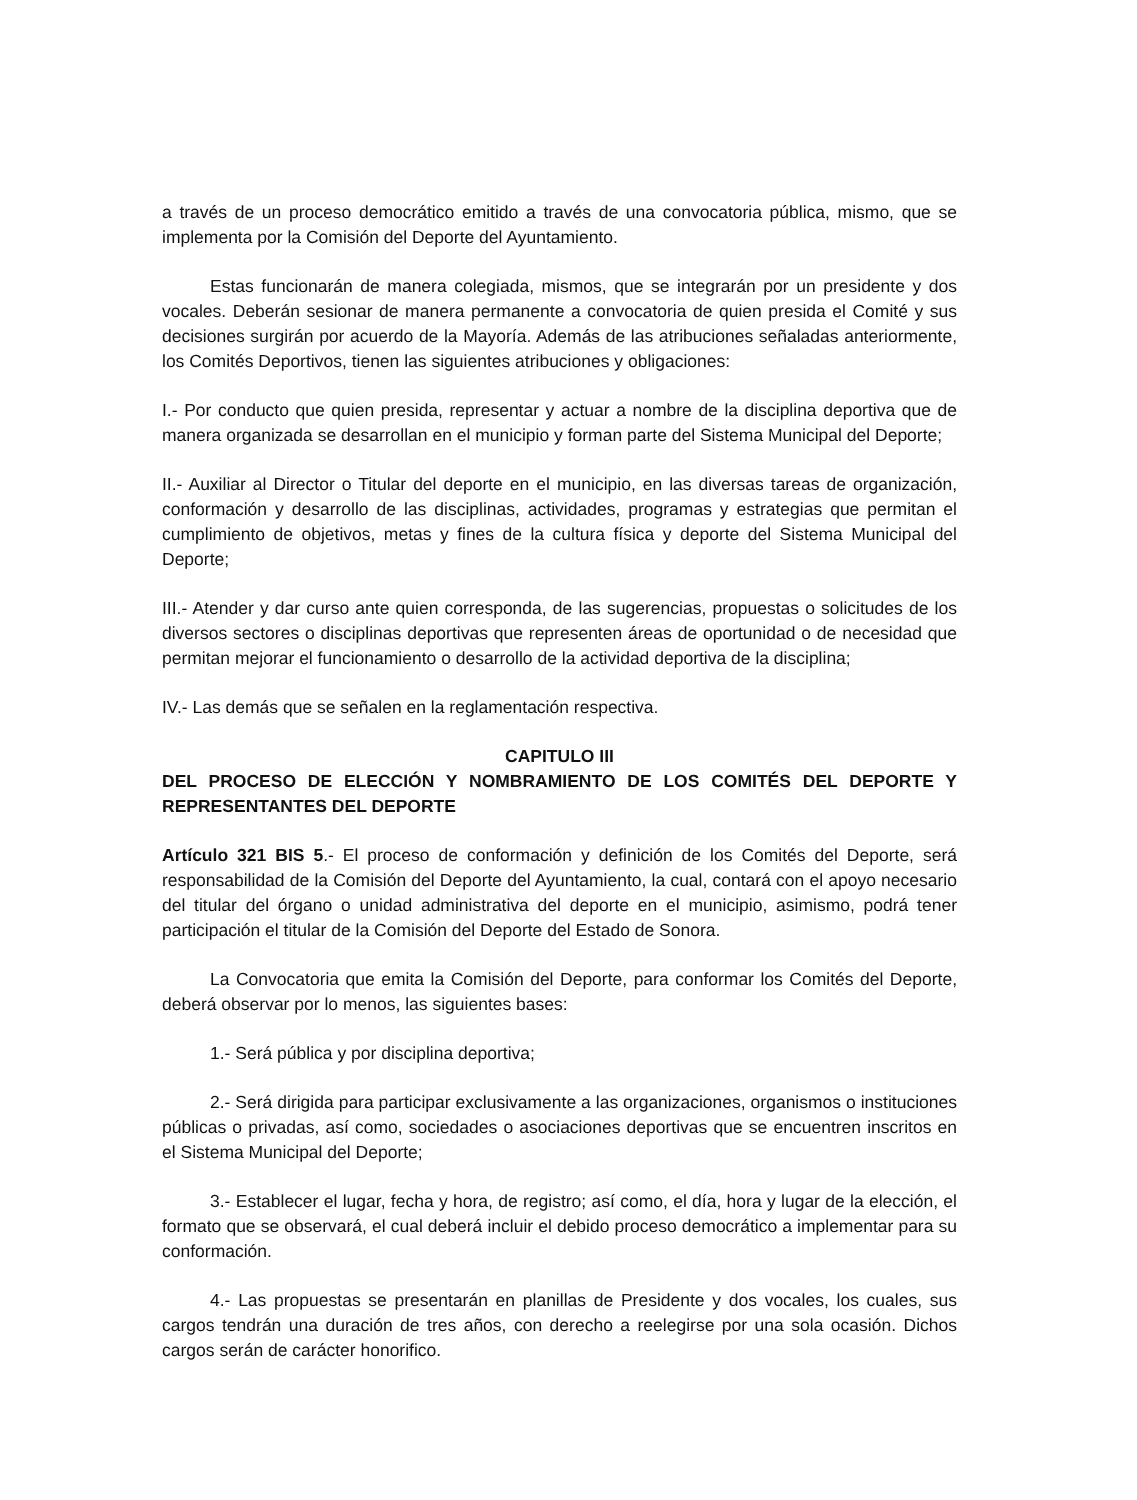a través de un proceso democrático emitido a través de una convocatoria pública, mismo, que se implementa por la Comisión del Deporte del Ayuntamiento.
Estas funcionarán de manera colegiada, mismos, que se integrarán por un presidente y dos vocales. Deberán sesionar de manera permanente a convocatoria de quien presida el Comité y sus decisiones surgirán por acuerdo de la Mayoría. Además de las atribuciones señaladas anteriormente, los Comités Deportivos, tienen las siguientes atribuciones y obligaciones:
I.- Por conducto que quien presida, representar y actuar a nombre de la disciplina deportiva que de manera organizada se desarrollan en el municipio y forman parte del Sistema Municipal del Deporte;
II.- Auxiliar al Director o Titular del deporte en el municipio, en las diversas tareas de organización, conformación y desarrollo de las disciplinas, actividades, programas y estrategias que permitan el cumplimiento de objetivos, metas y fines de la cultura física y deporte del Sistema Municipal del Deporte;
III.- Atender y dar curso ante quien corresponda, de las sugerencias, propuestas o solicitudes de los diversos sectores o disciplinas deportivas que representen áreas de oportunidad o de necesidad que permitan mejorar el funcionamiento o desarrollo de la actividad deportiva de la disciplina;
IV.- Las demás que se señalen en la reglamentación respectiva.
CAPITULO III
DEL PROCESO DE ELECCIÓN Y NOMBRAMIENTO DE LOS COMITÉS DEL DEPORTE Y REPRESENTANTES DEL DEPORTE
Artículo 321 BIS 5.- El proceso de conformación y definición de los Comités del Deporte, será responsabilidad de la Comisión del Deporte del Ayuntamiento, la cual, contará con el apoyo necesario del titular del órgano o unidad administrativa del deporte en el municipio, asimismo, podrá tener participación el titular de la Comisión del Deporte del Estado de Sonora.
La Convocatoria que emita la Comisión del Deporte, para conformar los Comités del Deporte, deberá observar por lo menos, las siguientes bases:
1.- Será pública y por disciplina deportiva;
2.- Será dirigida para participar exclusivamente a las organizaciones, organismos o instituciones públicas o privadas, así como, sociedades o asociaciones deportivas que se encuentren inscritos en el Sistema Municipal del Deporte;
3.- Establecer el lugar, fecha y hora, de registro; así como, el día, hora y lugar de la elección, el formato que se observará, el cual deberá incluir el debido proceso democrático a implementar para su conformación.
4.- Las propuestas se presentarán en planillas de Presidente y dos vocales, los cuales, sus cargos tendrán una duración de tres años, con derecho a reelegirse por una sola ocasión. Dichos cargos serán de carácter honorifico.